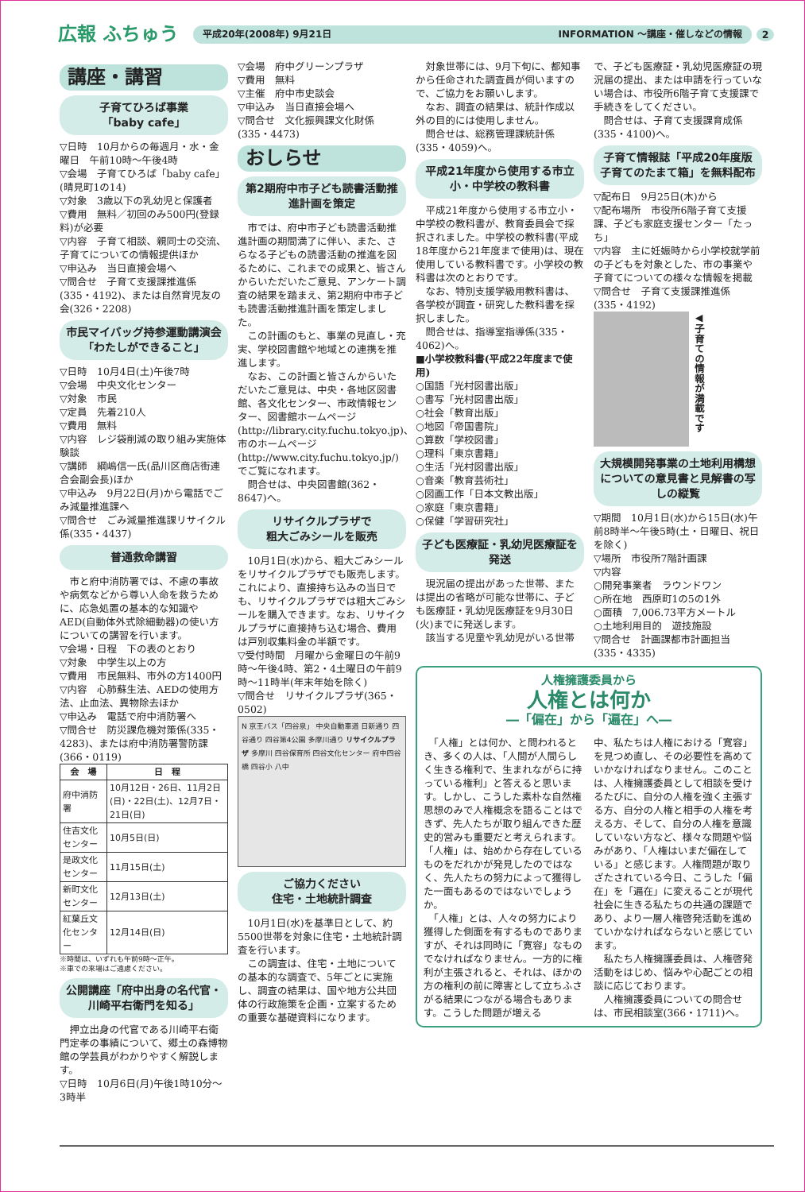広報 ふちゅう
平成20年(2008年) 9月21日 INFORMATION ～講座・催しなどの情報
2
講座・講習
子育てひろば事業
「baby cafe」
▽日時　10月からの毎週月・水・金曜日　午前10時～午後4時
▽会場　子育てひろば「baby cafe」(晴見町1の14)
▽対象　3歳以下の乳幼児と保護者
▽費用　無料／初回のみ500円(登録料)が必要
▽内容　子育て相談、親同士の交流、子育てについての情報提供ほか
▽申込み　当日直接会場へ
▽問合せ　子育て支援課推進係(335・4192)、または自然育児友の会(326・2208)
市民マイバッグ持参運動講演会「わたしができること」
▽日時　10月4日(土)午後7時
▽会場　中央文化センター
▽対象　市民
▽定員　先着210人
▽費用　無料
▽内容　レジ袋削減の取り組み実施体験談
▽講師　綱嶋信一氏(品川区商店街連合会副会長)ほか
▽申込み　9月22日(月)から電話でごみ減量推進課へ
▽問合せ　ごみ減量推進課リサイクル係(335・4437)
普通救命講習
　市と府中消防署では、不慮の事故や病気などから尊い人命を救うために、応急処置の基本的な知識やAED(自動体外式除細動器)の使い方についての講習を行います。
▽会場・日程　下の表のとおり
▽対象　中学生以上の方
▽費用　市民無料、市外の方1400円
▽内容　心肺蘇生法、AEDの使用方法、止血法、異物除去ほか
▽申込み　電話で府中消防署へ
▽問合せ　防災課危機対策係(335・4283)、または府中消防署警防課(366・0119)
| 会 場 | 日 程 |
| --- | --- |
| 府中消防署 | 10月12日・26日、11月2日(日)・22日(土)、12月7日・21日(日) |
| 住吉文化センター | 10月5日(日) |
| 是政文化センター | 11月15日(土) |
| 新町文化センター | 12月13日(土) |
| 紅葉丘文化センター | 12月14日(日) |
※時間は、いずれも午前9時～正午。
※車での来場はご遠慮ください。
公開講座「府中出身の名代官・川崎平右衛門を知る」
　押立出身の代官である川崎平右衛門定孝の事績について、郷土の森博物館の学芸員がわかりやすく解説します。
▽日時　10月6日(月)午後1時10分～3時半
▽会場　府中グリーンプラザ
▽費用　無料
▽主催　府中市史談会
▽申込み　当日直接会場へ
▽問合せ　文化振興課文化財係(335・4473)
おしらせ
第2期府中市子ども読書活動推進計画を策定
　市では、府中市子ども読書活動推進計画の期間満了に伴い、また、さらなる子どもの読書活動の推進を図るために、これまでの成果と、皆さんからいただいたご意見、アンケート調査の結果を踏まえ、第2期府中市子ども読書活動推進計画を策定しました。
　この計画のもと、事業の見直し・充実、学校図書館や地域との連携を推進します。
　なお、この計画と皆さんからいただいたご意見は、中央・各地区図書館、各文化センター、市政情報センター、図書館ホームページ(http://library.city.fuchu.tokyo.jp)、市のホームページ(http://www.city.fuchu.tokyo.jp/)でご覧になれます。
　問合せは、中央図書館(362・8647)へ。
リサイクルプラザで
粗大ごみシールを販売
　10月1日(水)から、粗大ごみシールをリサイクルプラザでも販売します。これにより、直接持ち込みの当日でも、リサイクルプラザでは粗大ごみシールを購入できます。なお、リサイクルプラザに直接持ち込む場合、費用は戸別収集料金の半額です。
▽受付時間　月曜から金曜日の午前9時～午後4時、第2・4土曜日の午前9時～11時半(年末年始を除く)
▽問合せ　リサイクルプラザ(365・0502)
N 京王バス「四谷泉」 中央自動車道 日新通り 四谷通り 四谷第4公園 多摩川通り リサイクルプラザ 多摩川 四谷保育所 四谷文化センター 府中四谷橋 四谷小 八中
ご協力ください
住宅・土地統計調査
　10月1日(水)を基準日として、約5500世帯を対象に住宅・土地統計調査を行います。
　この調査は、住宅・土地についての基本的な調査で、5年ごとに実施し、調査の結果は、国や地方公共団体の行政施策を企画・立案するための重要な基礎資料になります。
　対象世帯には、9月下旬に、都知事から任命された調査員が伺いますので、ご協力をお願いします。
　なお、調査の結果は、統計作成以外の目的には使用しません。
　問合せは、総務管理課統計係(335・4059)へ。
平成21年度から使用する市立小・中学校の教科書
　平成21年度から使用する市立小・中学校の教科書が、教育委員会で採択されました。中学校の教科書(平成18年度から21年度まで使用)は、現在使用している教科書です。小学校の教科書は次のとおりです。
　なお、特別支援学級用教科書は、各学校が調査・研究した教科書を採択しました。
　問合せは、指導室指導係(335・4062)へ。
■小学校教科書(平成22年度まで使用)
○国語「光村図書出版」
○書写「光村図書出版」
○社会「教育出版」
○地図「帝国書院」
○算数「学校図書」
○理科「東京書籍」
○生活「光村図書出版」
○音楽「教育芸術社」
○図画工作「日本文教出版」
○家庭「東京書籍」
○保健「学習研究社」
子ども医療証・乳幼児医療証を発送
　現況届の提出があった世帯、または提出の省略が可能な世帯に、子ども医療証・乳幼児医療証を9月30日(火)までに発送します。
　該当する児童や乳幼児がいる世帯
で、子ども医療証・乳幼児医療証の現況届の提出、または申請を行っていない場合は、市役所6階子育て支援課で手続きをしてください。
　問合せは、子育て支援課育成係(335・4100)へ。
子育て情報誌「平成20年度版子育てのたまて箱」を無料配布
▽配布日　9月25日(木)から
▽配布場所　市役所6階子育て支援課、子ども家庭支援センター「たっち」
▽内容　主に妊娠時から小学校就学前の子どもを対象とした、市の事業や子育てについての様々な情報を掲載
▽問合せ　子育て支援課推進係(335・4192)
◀子育ての情報が満載です
大規模開発事業の土地利用構想についての意見書と見解書の写しの縦覧
▽期間　10月1日(水)から15日(水)午前8時半～午後5時(土・日曜日、祝日を除く)
▽場所　市役所7階計画課
▽内容
○開発事業者　ラウンドワン
○所在地　西原町1の5の1外
○面積　7,006.73平方メートル
○土地利用目的　遊技施設
▽問合せ　計画課都市計画担当(335・4335)
人権擁護委員から
人権とは何か
―「偏在」から「遍在」へ―
　「人権」とは何か、と問われると き、多くの人は、「人間が人間らしく生きる権利で、生まれながらに持っている権利」と答えると思います。しかし、こうした素朴な自然権思想のみで人権概念を語ることはできず、先人たちが取り組んできた歴史的営みも重要だと考えられます。「人権」は、始めから存在しているものをだれかが発見したのではなく、先人たちの努力によって獲得した一面もあるのではないでしょうか。
　「人権」とは、人々の努力により獲得した側面を有するものでありますが、それは同時に「寛容」なものでなければなりません。一方的に権利が主張されると、それは、ほかの方の権利の前に障害として立ちふさがる結果につながる場合もあります。こうした問題が増える
中、私たちは人権における「寛容」を見つめ直し、その必要性を高めていかなければなりません。このことは、人権擁護委員として相談を受けるたびに、自分の人権を強く主張する方、自分の人権と相手の人権を考える方、そして、自分の人権を意識していない方など、様々な問題や悩みがあり、「人権はいまだ偏在している」と感じます。人権問題が取りざたされている今日、こうした「偏在」を「遍在」に変えることが現代社会に生きる私たちの共通の課題であり、より一層人権啓発活動を進めていかなければならないと感じています。
　私たち人権擁護委員は、人権啓発活動をはじめ、悩みや心配ごとの相談に応じております。
　人権擁護委員についての問合せは、市民相談室(366・1711)へ。